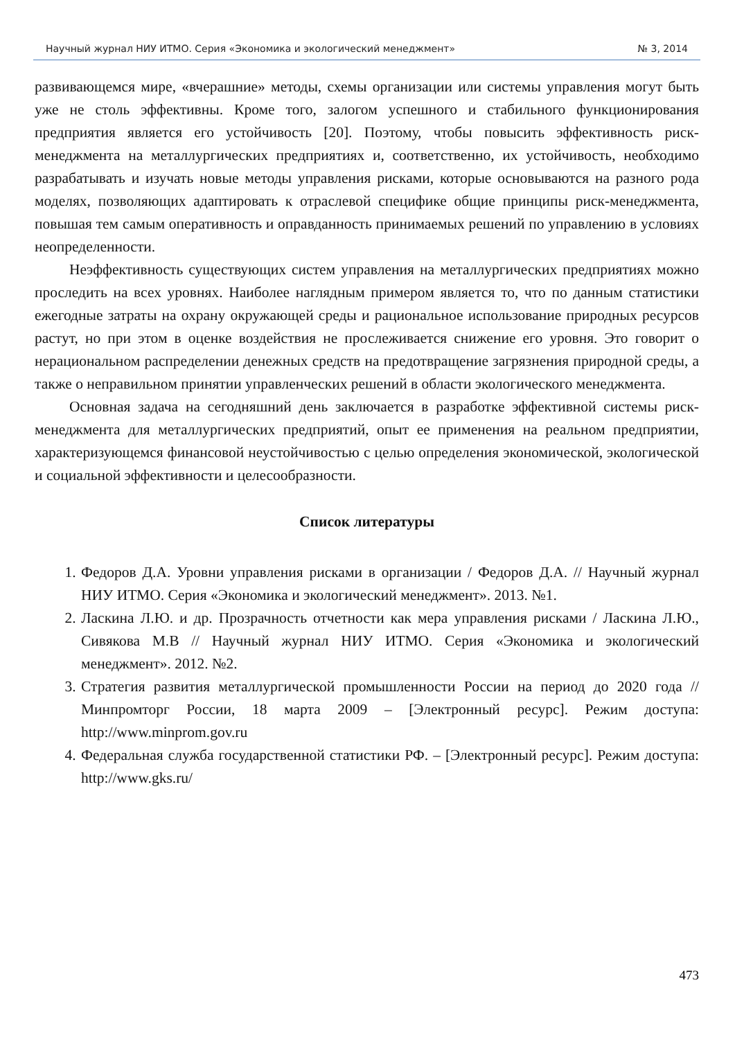Научный журнал НИУ ИТМО. Серия «Экономика и экологический менеджмент» № 3, 2014
развивающемся мире, «вчерашние» методы, схемы организации или системы управления могут быть уже не столь эффективны. Кроме того, залогом успешного и стабильного функционирования предприятия является его устойчивость [20]. Поэтому, чтобы повысить эффективность риск-менеджмента на металлургических предприятиях и, соответственно, их устойчивость, необходимо разрабатывать и изучать новые методы управления рисками, которые основываются на разного рода моделях, позволяющих адаптировать к отраслевой специфике общие принципы риск-менеджмента, повышая тем самым оперативность и оправданность принимаемых решений по управлению в условиях неопределенности.
Неэффективность существующих систем управления на металлургических предприятиях можно проследить на всех уровнях. Наиболее наглядным примером является то, что по данным статистики ежегодные затраты на охрану окружающей среды и рациональное использование природных ресурсов растут, но при этом в оценке воздействия не прослеживается снижение его уровня. Это говорит о нерациональном распределении денежных средств на предотвращение загрязнения природной среды, а также о неправильном принятии управленческих решений в области экологического менеджмента.
Основная задача на сегодняшний день заключается в разработке эффективной системы риск-менеджмента для металлургических предприятий, опыт ее применения на реальном предприятии, характеризующемся финансовой неустойчивостью с целью определения экономической, экологической и социальной эффективности и целесообразности.
Список литературы
1. Федоров Д.А. Уровни управления рисками в организации / Федоров Д.А. // Научный журнал НИУ ИТМО. Серия «Экономика и экологический менеджмент». 2013. №1.
2. Ласкина Л.Ю. и др. Прозрачность отчетности как мера управления рисками / Ласкина Л.Ю., Сивякова М.В // Научный журнал НИУ ИТМО. Серия «Экономика и экологический менеджмент». 2012. №2.
3. Стратегия развития металлургической промышленности России на период до 2020 года // Минпромторг России, 18 марта 2009 – [Электронный ресурс]. Режим доступа: http://www.minprom.gov.ru
4. Федеральная служба государственной статистики РФ. – [Электронный ресурс]. Режим доступа: http://www.gks.ru/
473